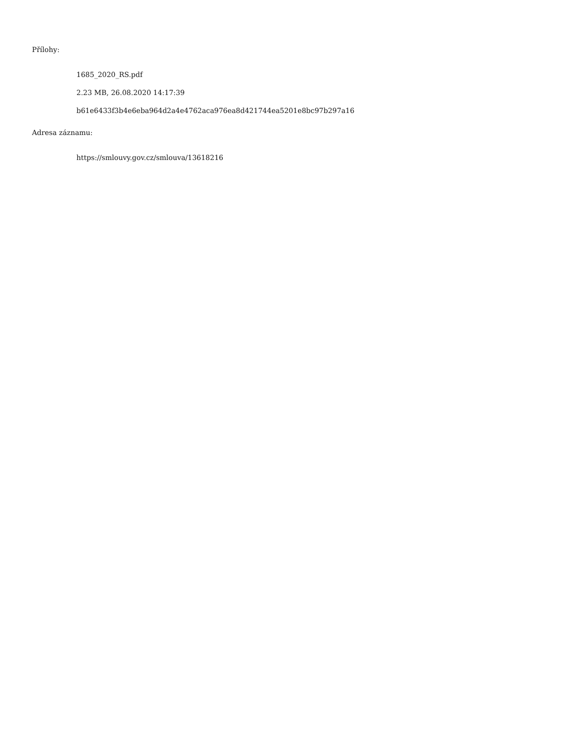Přílohy:
1685_2020_RS.pdf
2.23 MB, 26.08.2020 14:17:39
b61e6433f3b4e6eba964d2a4e4762aca976ea8d421744ea5201e8bc97b297a16
Adresa záznamu:
https://smlouvy.gov.cz/smlouva/13618216